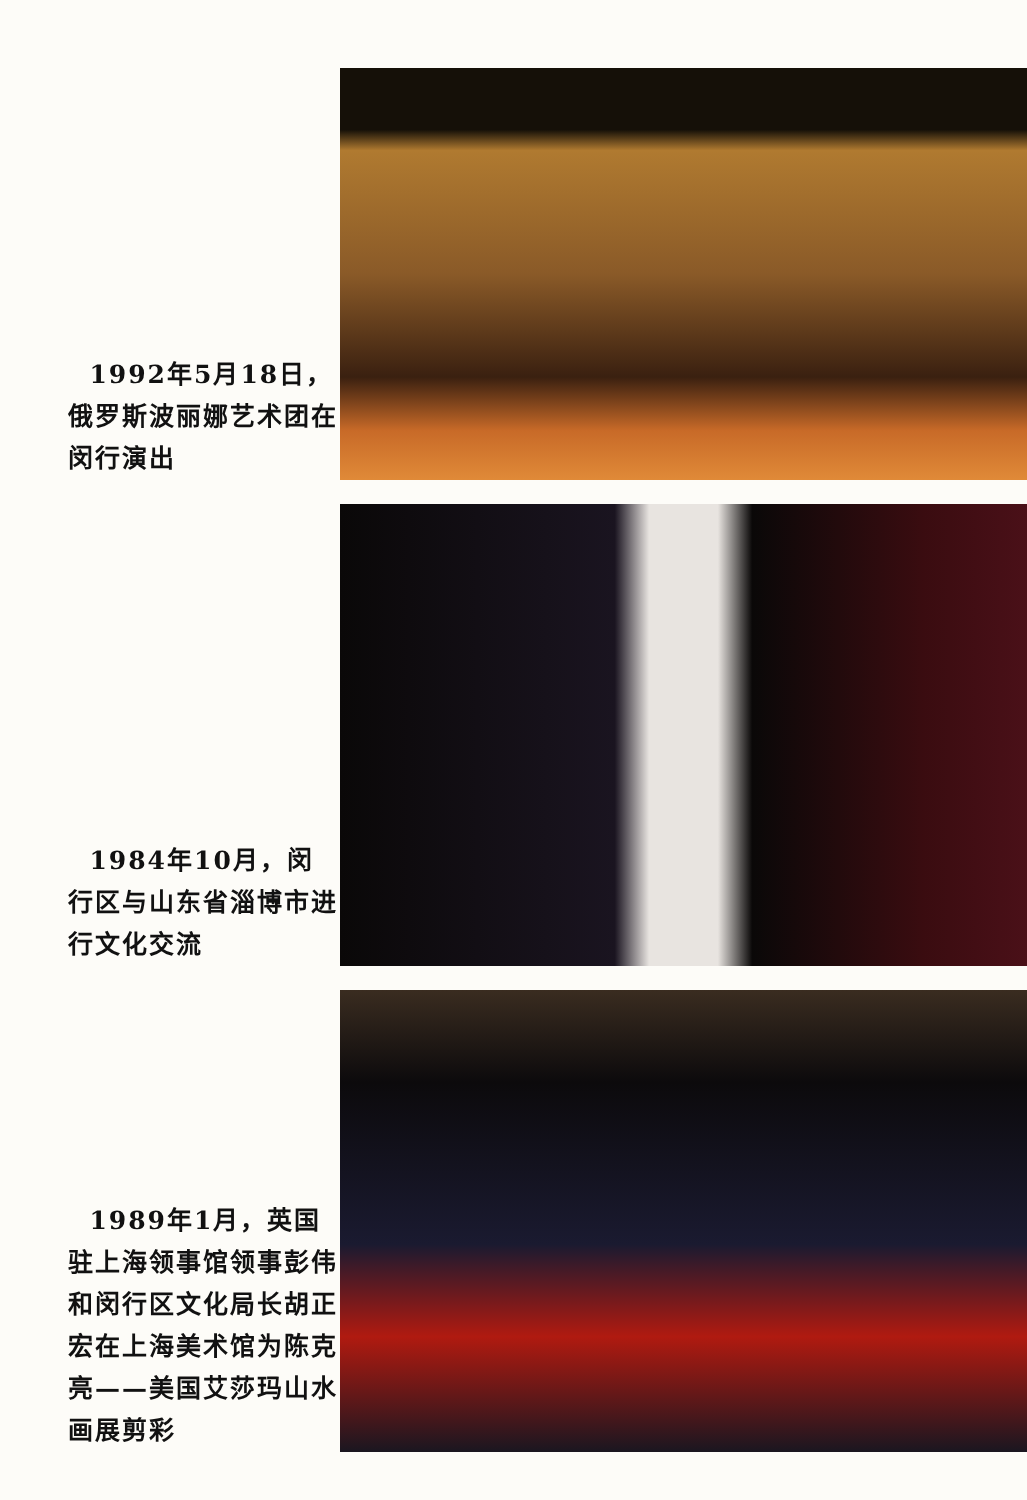1992年5月18日，俄罗斯波丽娜艺术团在闵行演出
1984年10月，闵行区与山东省淄博市进行文化交流
1989年1月，英国驻上海领事馆领事彭伟和闵行区文化局长胡正宏在上海美术馆为陈克亮——美国艾莎玛山水画展剪彩